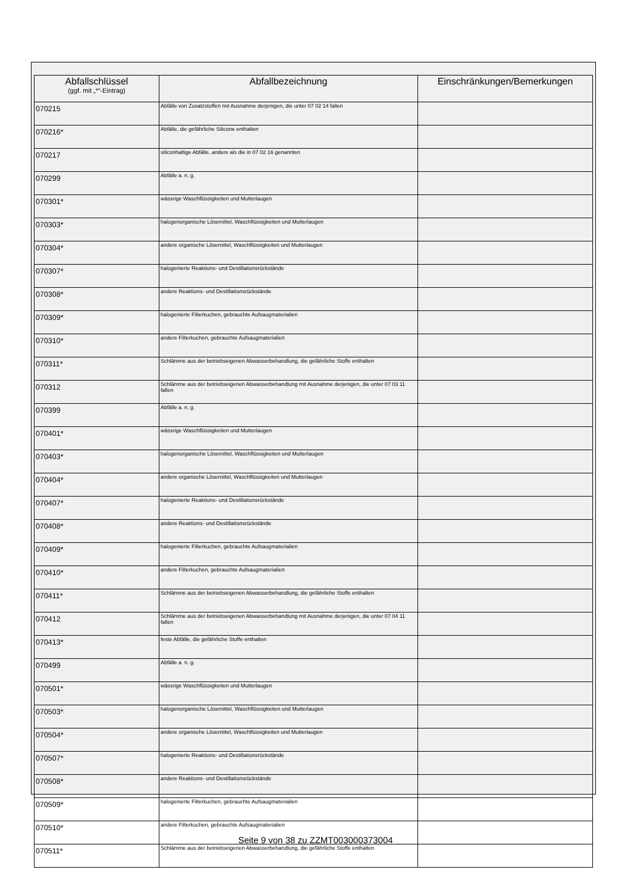| Abfallschlüssel (ggf. mit „*“-Eintrag) | Abfallbezeichnung | Einschränkungen/Bemerkungen |
| --- | --- | --- |
| 070215 | Abfälle von Zusatzstoffen mit Ausnahme derjenigen, die unter 07 02 14 fallen | |
| 070216* | Abfälle, die gefährliche Silicone enthalten | |
| 070217 | siliconhaltige Abfälle, andere als die in 07 02 16 genannten | |
| 070299 | Abfälle a. n. g. | |
| 070301* | wässrige Waschflüssigkeiten und Mutterlaugen | |
| 070303* | halogenorganische Lösemittel, Waschflüssigkeiten und Mutterlaugen | |
| 070304* | andere organische Lösemittel, Waschflüssigkeiten und Mutterlaugen | |
| 070307* | halogenierte Reaktions- und Destillationsrückstände | |
| 070308* | andere Reaktions- und Destillationsrückstände | |
| 070309* | halogenierte Filterkuchen, gebrauchte Aufsaugmaterialien | |
| 070310* | andere Filterkuchen, gebrauchte Aufsaugmaterialien | |
| 070311* | Schlämme aus der betriebseigenen Abwasserbehandlung, die gefährliche Stoffe enthalten | |
| 070312 | Schlämme aus der betriebseigenen Abwasserbehandlung mit Ausnahme derjenigen, die unter 07 03 11 fallen | |
| 070399 | Abfälle a. n. g. | |
| 070401* | wässrige Waschflüssigkeiten und Mutterlaugen | |
| 070403* | halogenorganische Lösemittel, Waschflüssigkeiten und Mutterlaugen | |
| 070404* | andere organische Lösemittel, Waschflüssigkeiten und Mutterlaugen | |
| 070407* | halogenierte Reaktions- und Destillationsrückstände | |
| 070408* | andere Reaktions- und Destillationsrückstände | |
| 070409* | halogenierte Filterkuchen, gebrauchte Aufsaugmaterialien | |
| 070410* | andere Filterkuchen, gebrauchte Aufsaugmaterialien | |
| 070411* | Schlämme aus der betriebseigenen Abwasserbehandlung, die gefährliche Stoffe enthalten | |
| 070412 | Schlämme aus der betriebseigenen Abwasserbehandlung mit Ausnahme derjenigen, die unter 07 04 11 fallen | |
| 070413* | feste Abfälle, die gefährliche Stoffe enthalten | |
| 070499 | Abfälle a. n. g. | |
| 070501* | wässrige Waschflüssigkeiten und Mutterlaugen | |
| 070503* | halogenorganische Lösemittel, Waschflüssigkeiten und Mutterlaugen | |
| 070504* | andere organische Lösemittel, Waschflüssigkeiten und Mutterlaugen | |
| 070507* | halogenierte Reaktions- und Destillationsrückstände | |
| 070508* | andere Reaktions- und Destillationsrückstände | |
| 070509* | halogenierte Filterkuchen, gebrauchte Aufsaugmaterialien | |
| 070510* | andere Filterkuchen, gebrauchte Aufsaugmaterialien | |
| 070511* | Schlämme aus der betriebseigenen Abwasserbehandlung, die gefährliche Stoffe enthalten | |
Seite 9 von 38 zu ZZMT003000373004